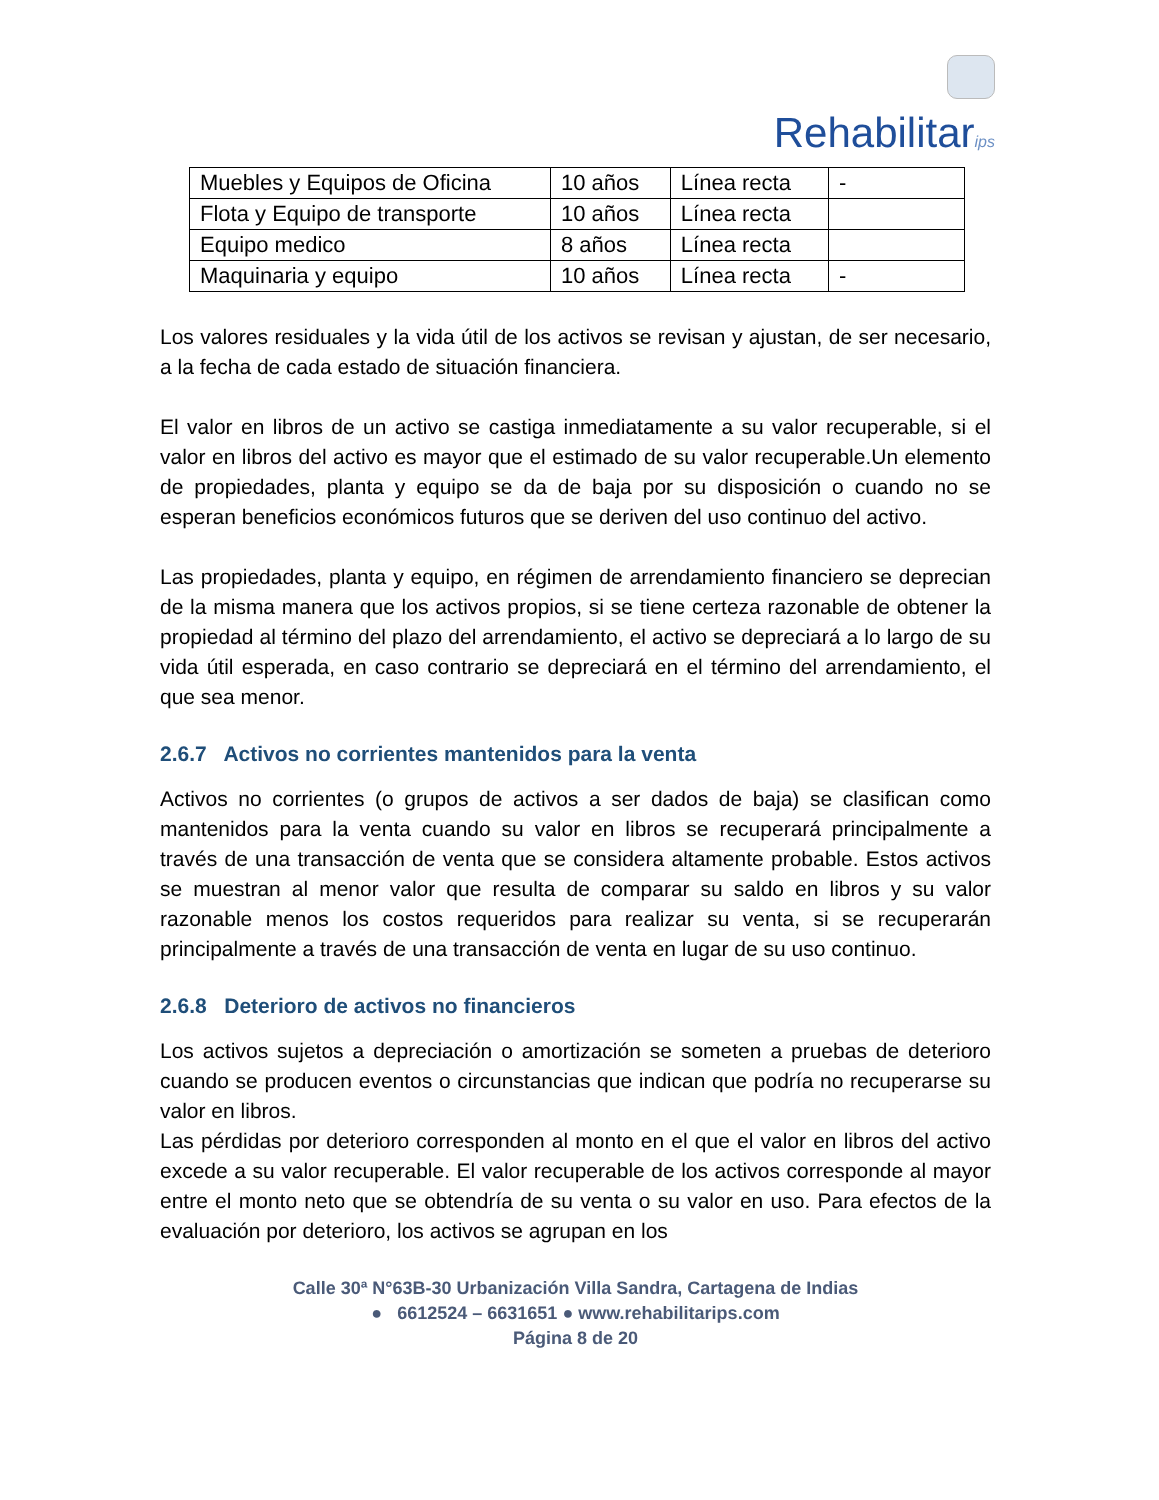Rehabilitarips
| Muebles y Equipos de Oficina | 10 años | Línea recta | - |
| Flota y Equipo de transporte | 10 años | Línea recta | |
| Equipo medico | 8 años | Línea recta | |
| Maquinaria y equipo | 10 años | Línea recta | - |
Los valores residuales y la vida útil de los activos se revisan y ajustan, de ser necesario, a la fecha de cada estado de situación financiera.
El valor en libros de un activo se castiga inmediatamente a su valor recuperable, si el valor en libros del activo es mayor que el estimado de su valor recuperable.Un elemento de propiedades, planta y equipo se da de baja por su disposición o cuando no se esperan beneficios económicos futuros que se deriven del uso continuo del activo.
Las propiedades, planta y equipo, en régimen de arrendamiento financiero se deprecian de la misma manera que los activos propios, si se tiene certeza razonable de obtener la propiedad al término del plazo del arrendamiento, el activo se depreciará a lo largo de su vida útil esperada, en caso contrario se depreciará en el término del arrendamiento, el que sea menor.
2.6.7 Activos no corrientes mantenidos para la venta
Activos no corrientes (o grupos de activos a ser dados de baja) se clasifican como mantenidos para la venta cuando su valor en libros se recuperará principalmente a través de una transacción de venta que se considera altamente probable. Estos activos se muestran al menor valor que resulta de comparar su saldo en libros y su valor razonable menos los costos requeridos para realizar su venta, si se recuperarán principalmente a través de una transacción de venta en lugar de su uso continuo.
2.6.8 Deterioro de activos no financieros
Los activos sujetos a depreciación o amortización se someten a pruebas de deterioro cuando se producen eventos o circunstancias que indican que podría no recuperarse su valor en libros.
Las pérdidas por deterioro corresponden al monto en el que el valor en libros del activo excede a su valor recuperable. El valor recuperable de los activos corresponde al mayor entre el monto neto que se obtendría de su venta o su valor en uso. Para efectos de la evaluación por deterioro, los activos se agrupan en los
Calle 30ª N°63B-30 Urbanización Villa Sandra, Cartagena de Indias
● 6612524 – 6631651 ● www.rehabilitarips.com
Página 8 de 20